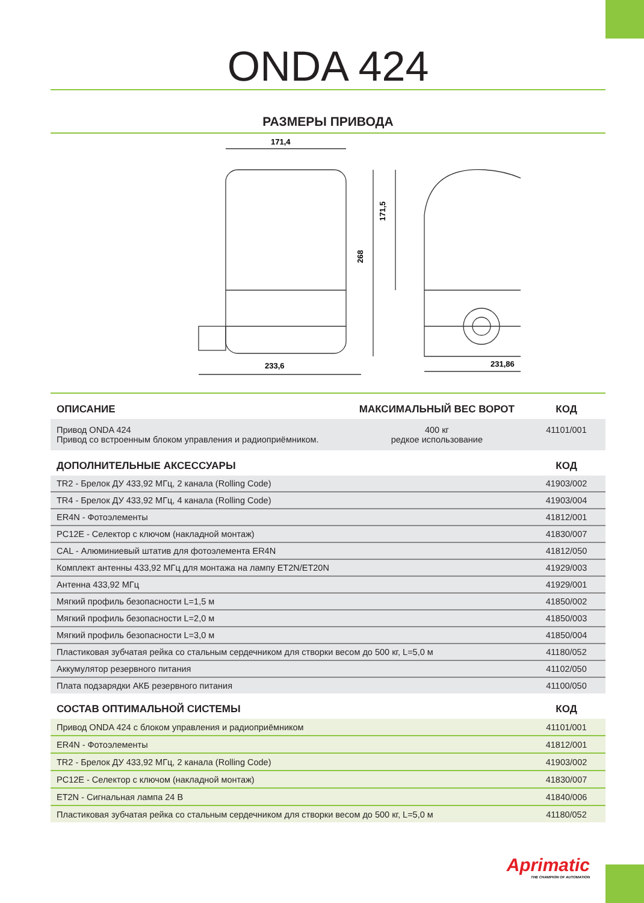ONDA 424
РАЗМЕРЫ ПРИВОДА
171,4
233,6
268
171,5
231,86
| ОПИСАНИЕ | МАКСИМАЛЬНЫЙ ВЕС ВОРОТ | КОД |
| --- | --- | --- |
| Привод ONDA 424 Привод со встроенным блоком управления и радиоприёмником. | 400 кг редкое использование | 41101/001 |
| ДОПОЛНИТЕЛЬНЫЕ АКСЕССУАРЫ | КОД |
| --- | --- |
| TR2 - Брелок ДУ 433,92 МГц, 2 канала (Rolling Code) | 41903/002 |
| TR4 - Брелок ДУ 433,92 МГц, 4 канала (Rolling Code) | 41903/004 |
| ER4N - Фотоэлементы | 41812/001 |
| PC12E - Селектор с ключом (накладной монтаж) | 41830/007 |
| CAL - Алюминиевый штатив для фотоэлемента ER4N | 41812/050 |
| Комплект антенны 433,92 МГц для монтажа на лампу ET2N/ET20N | 41929/003 |
| Антенна 433,92 МГц | 41929/001 |
| Мягкий профиль безопасности L=1,5 м | 41850/002 |
| Мягкий профиль безопасности L=2,0 м | 41850/003 |
| Мягкий профиль безопасности L=3,0 м | 41850/004 |
| Пластиковая зубчатая рейка со стальным сердечником для створки весом до 500 кг, L=5,0 м | 41180/052 |
| Аккумулятор резервного питания | 41102/050 |
| Плата подзарядки АКБ резервного питания | 41100/050 |
| СОСТАВ ОПТИМАЛЬНОЙ СИСТЕМЫ | КОД |
| --- | --- |
| Привод ONDA 424 с блоком управления и радиоприёмником | 41101/001 |
| ER4N - Фотоэлементы | 41812/001 |
| TR2 - Брелок ДУ 433,92 МГц, 2 канала (Rolling Code) | 41903/002 |
| PC12E - Селектор с ключом (накладной монтаж) | 41830/007 |
| ET2N - Сигнальная лампа 24 В | 41840/006 |
| Пластиковая зубчатая рейка со стальным сердечником для створки весом до 500 кг, L=5,0 м | 41180/052 |
Aprimatic
THE CHAMPION OF AUTOMATION